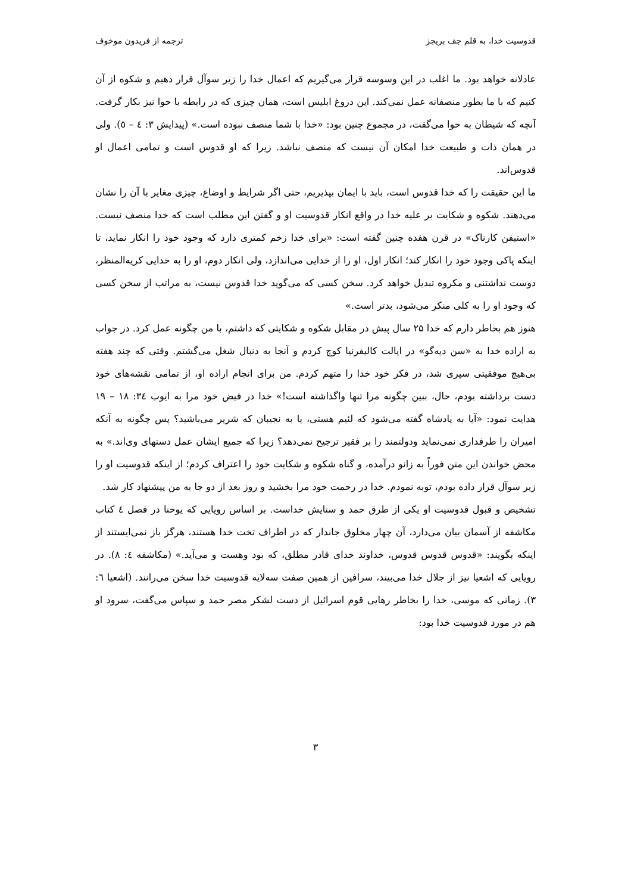قدوسیت خدا، به قلم جف بریجز ترجمه از فریدون موخوف
عادلانه خواهد بود. ما اغلب در این وسوسه قرار می‌گیریم که اعمال خدا را زیر سوآل قرار دهیم و شکوه از آن کنیم که با ما بطور منصفانه عمل نمی‌کند. این دروغ ابلیس است، همان چیزی که در رابطه با حوا نیز بکار گرفت. آنچه که شیطان به حوا می‌گفت، در مجموع چنین بود: «خدا با شما منصف نبوده است.» (پیدایش ۳: ٤ – ٥). ولی در همان ذات و طبیعت خدا امکان آن نیست که منصف نباشد. زیرا که او قدوس است و تمامی اعمال او قدوس‌اند.
ما این حقیقت را که خدا قدوس است، باید با ایمان بپذیریم، حتی اگر شرایط و اوضاع، چیزی مغایر با آن را نشان می‌دهند. شکوه و شکایت بر علیه خدا در واقع انکار قدوسیت او و گفتن این مطلب است که خدا منصف نیست. «استیفن کارناک» در قرن هفده چنین گفته است: «برای خدا زخم کمتری دارد که وجود خود را انکار نماید، تا اینکه پاکی وجود خود را انکار کند؛ انکار اول، او را از خدایی می‌اندازد، ولی انکار دوم، او را به خدایی کریه‌المنظر، دوست نداشتنی و مکروه تبدیل خواهد کرد. سخن کسی که می‌گوید خدا قدوس نیست، به مراتب از سخن کسی که وجود او را به کلی منکر می‌شود، بدتر است.»
هنوز هم بخاطر دارم که خدا ۲۵ سال پیش در مقابل شکوه و شکایتی که داشتم، با من چگونه عمل کرد. در جواب به اراده خدا به «سن دیه‌گو» در ایالت کالیفرنیا کوچ کردم و آنجا به دنبال شغل می‌گشتم. وقتی که چند هفته بی‌هیچ موفقیتی سپری شد، در فکر خود خدا را متهم کردم. من برای انجام اراده او، از تمامی نقشه‌های خود دست برداشته بودم، حال، ببین چگونه مرا تنها واگذاشته است!» خدا در فیض خود مرا به ایوب ۳٤: ۱۸ – ۱۹ هدایت نمود: «آیا به پادشاه گفته می‌شود که لئیم هستی، یا به نجیبان که شریر می‌باشید؟ پس چگونه به آنکه امیران را طرفداری نمی‌نماید ودولتمند را بر فقیر ترجیح نمی‌دهد؟ زیرا که جمیع ایشان عمل دستهای وی‌اند.» به محض خواندن این متن فوراً به زانو درآمده، و گناه شکوه و شکایت خود را اعتراف کردم؛ از اینکه قدوسیت او را زیر سوآل قرار داده بودم، توبه نمودم. خدا در رحمت خود مرا بخشید و روز بعد از دو جا به من پیشنهاد کار شد.
تشخیص و قبول قدوسیت او یکی از طرق حمد و ستایش خداست. بر اساس رویایی که یوحنا در فصل ٤ کتاب مکاشفه از آسمان بیان می‌دارد، آن چهار مخلوق جاندار که در اطراف تخت خدا هستند، هرگز باز نمی‌ایستند از اینکه بگویند: «قدوس قدوس قدوس، خداوند خدای قادر مطلق، که بود وهست و می‌آید.» (مکاشفه ٤: ۸). در رویایی که اشعیا نیز از جلال خدا می‌بیند، سرافین از همین صفت سه‌لایه قدوسیت خدا سخن می‌رانند. (اشعیا ٦: ۳). زمانی که موسی، خدا را بخاطر رهایی قوم اسرائیل از دست لشکر مصر حمد و سپاس می‌گفت، سرود او هم در مورد قدوسیت خدا بود:
۳